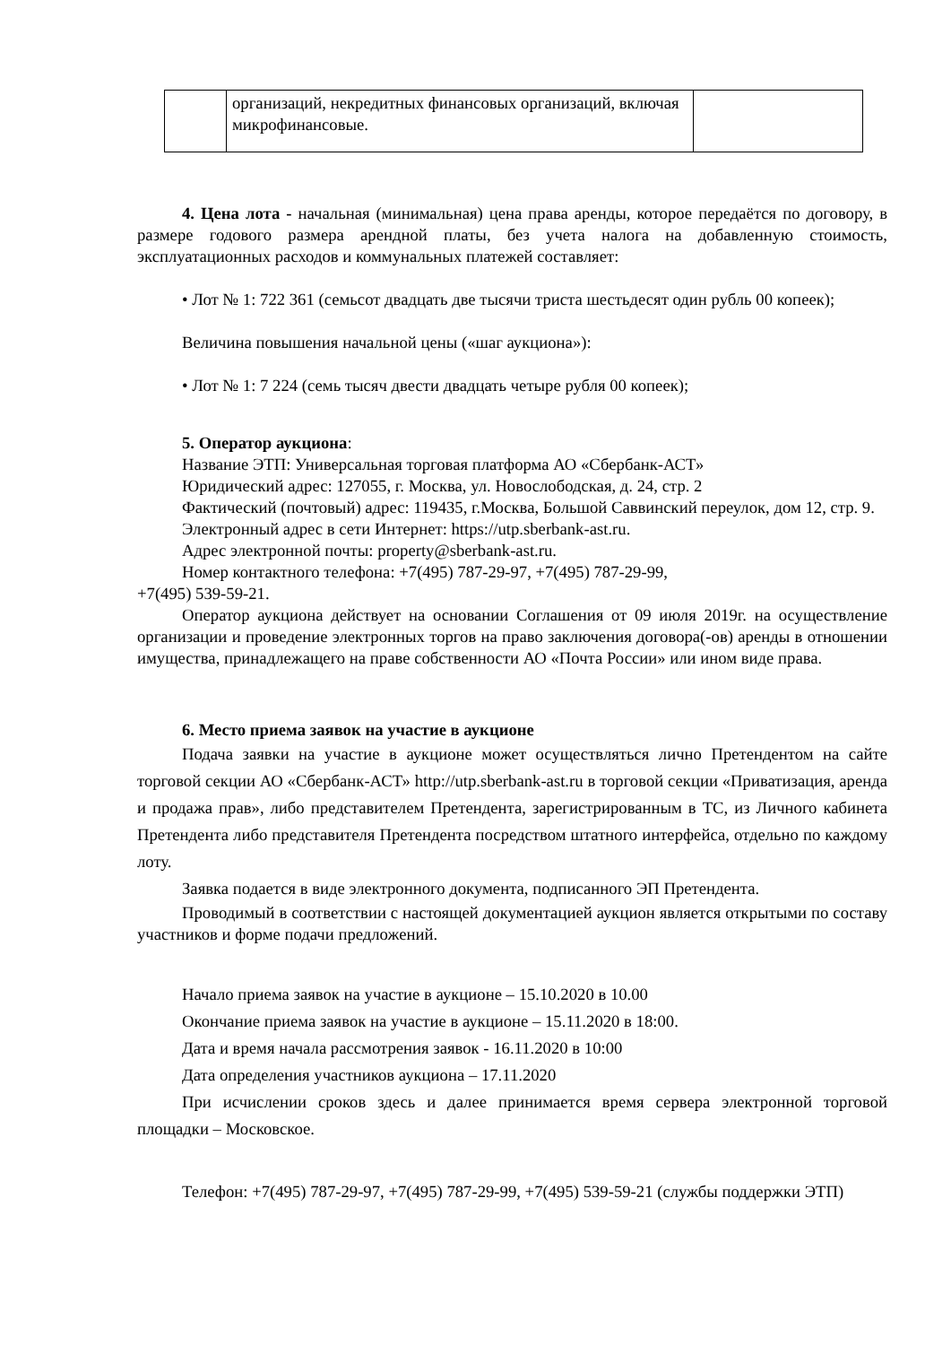| | организаций, некредитных финансовых организаций, включая микрофинансовые. | |
4. Цена лота - начальная (минимальная) цена права аренды, которое передаётся по договору, в размере годового размера арендной платы, без учета налога на добавленную стоимость, эксплуатационных расходов и коммунальных платежей составляет:
• Лот № 1: 722 361 (семьсот двадцать две тысячи триста шестьдесят один рубль 00 копеек);
Величина повышения начальной цены («шаг аукциона»):
• Лот № 1: 7 224 (семь тысяч двести двадцать четыре рубля 00 копеек);
5. Оператор аукциона:
Название ЭТП: Универсальная торговая платформа АО «Сбербанк-АСТ»
Юридический адрес: 127055, г. Москва, ул. Новослободская, д. 24, стр. 2
Фактический (почтовый) адрес: 119435, г.Москва, Большой Саввинский переулок, дом 12, стр. 9.
Электронный адрес в сети Интернет: https://utp.sberbank-ast.ru.
Адрес электронной почты: property@sberbank-ast.ru.
Номер контактного телефона: +7(495) 787-29-97, +7(495) 787-29-99,
+7(495) 539-59-21.
Оператор аукциона действует на основании Соглашения от 09 июля 2019г. на осуществление организации и проведение электронных торгов на право заключения договора(-ов) аренды в отношении имущества, принадлежащего на праве собственности АО «Почта России» или ином виде права.
6. Место приема заявок на участие в аукционе
Подача заявки на участие в аукционе может осуществляться лично Претендентом на сайте торговой секции АО «Сбербанк-АСТ» http://utp.sberbank-ast.ru в торговой секции «Приватизация, аренда и продажа прав», либо представителем Претендента, зарегистрированным в ТС, из Личного кабинета Претендента либо представителя Претендента посредством штатного интерфейса, отдельно по каждому лоту.
Заявка подается в виде электронного документа, подписанного ЭП Претендента.
Проводимый в соответствии с настоящей документацией аукцион является открытыми по составу участников и форме подачи предложений.
Начало приема заявок на участие в аукционе – 15.10.2020 в 10.00
Окончание приема заявок на участие в аукционе – 15.11.2020 в 18:00.
Дата и время начала рассмотрения заявок - 16.11.2020 в 10:00
Дата определения участников аукциона – 17.11.2020
При исчислении сроков здесь и далее принимается время сервера электронной торговой площадки – Московское.
Телефон: +7(495) 787-29-97, +7(495) 787-29-99, +7(495) 539-59-21 (службы поддержки ЭТП)